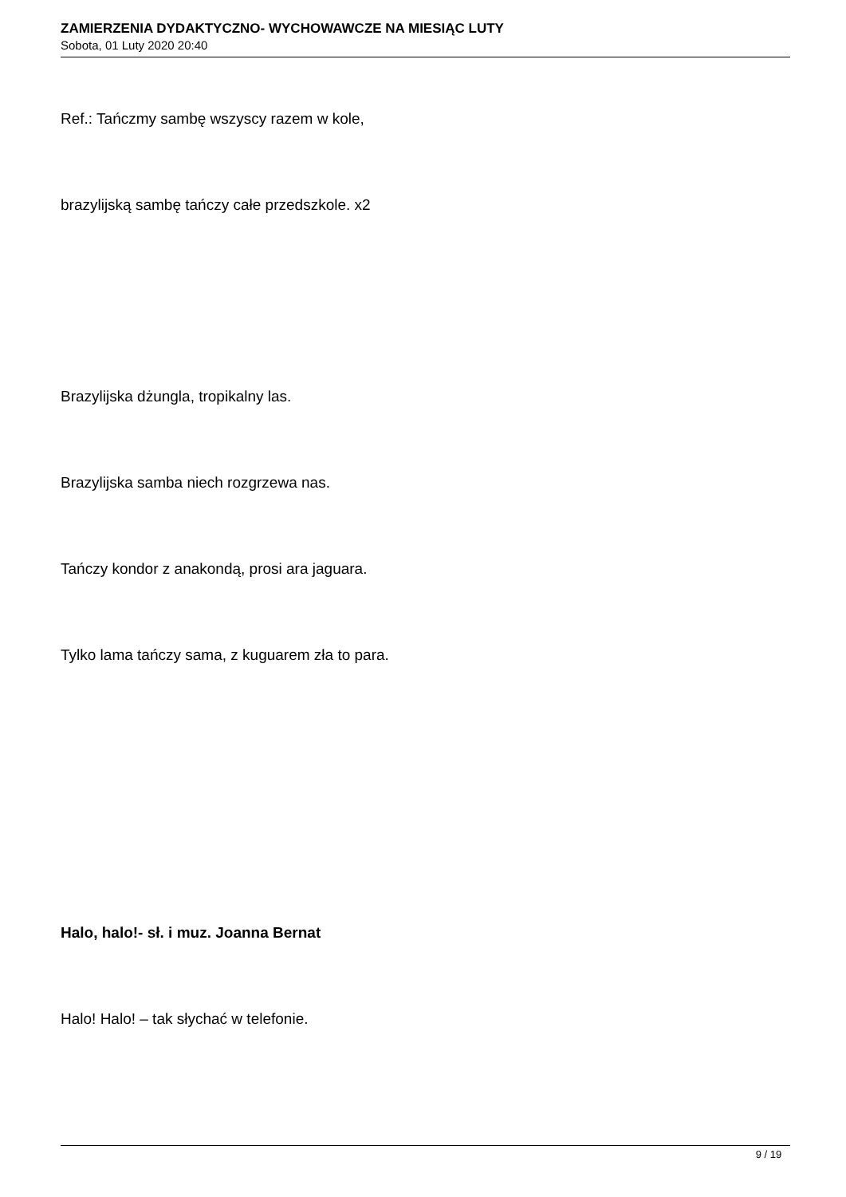ZAMIERZENIA DYDAKTYCZNO- WYCHOWAWCZE NA MIESIĄC LUTY
Sobota, 01 Luty 2020 20:40
Ref.: Tańczmy sambę wszyscy razem w kole,
brazylijską sambę tańczy całe przedszkole. x2
Brazylijska dżungla, tropikalny las.
Brazylijska samba niech rozgrzewa nas.
Tańczy kondor z anakondą, prosi ara jaguara.
Tylko lama tańczy sama, z kuguarem zła to para.
Halo, halo!- sł. i muz. Joanna Bernat
Halo! Halo! – tak słychać w telefonie.
9 / 19